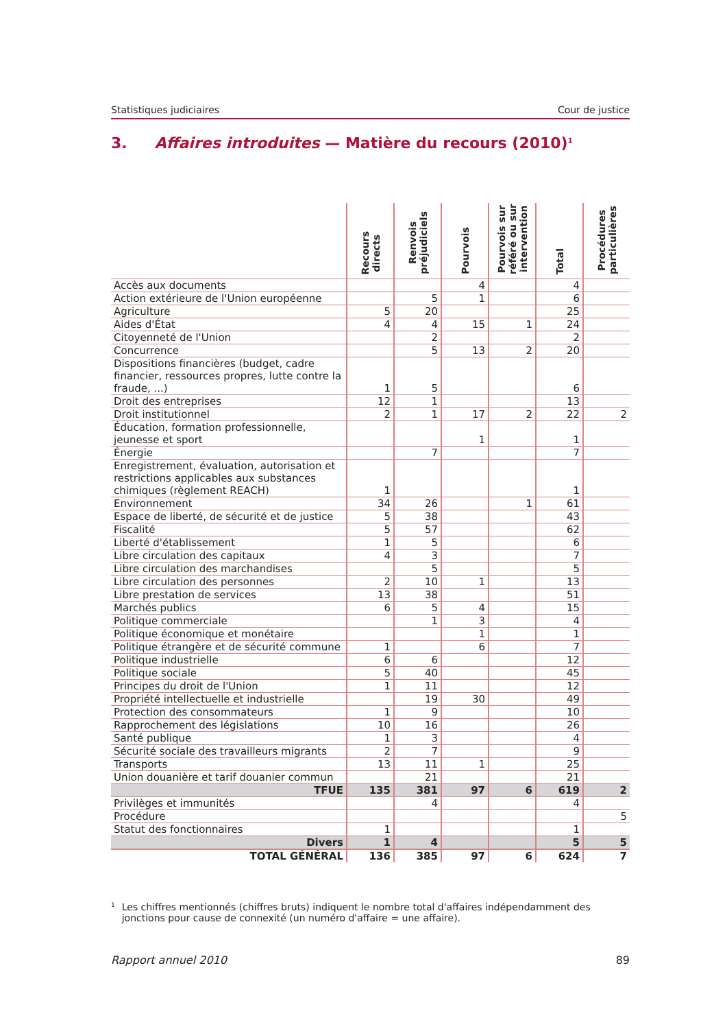Statistiques judiciaires Cour de justice
3. Affaires introduites — Matière du recours (2010)<sup>1</sup>
| | Recours directs | Renvois préjudiciels | Pourvois | Pourvois sur référé ou sur intervention | Total | Procédures particulières |
| --- | --- | --- | --- | --- | --- | --- |
| Accès aux documents | | | 4 | | 4 | |
| Action extérieure de l'Union européenne | | 5 | 1 | | 6 | |
| Agriculture | 5 | 20 | | | 25 | |
| Aides d'État | 4 | 4 | 15 | 1 | 24 | |
| Citoyenneté de l'Union | | 2 | | | 2 | |
| Concurrence | | 5 | 13 | 2 | 20 | |
| Dispositions financières (budget, cadre financier, ressources propres, lutte contre la fraude, ...) | 1 | 5 | | | 6 | |
| Droit des entreprises | 12 | 1 | | | 13 | |
| Droit institutionnel | 2 | 1 | 17 | 2 | 22 | 2 |
| Éducation, formation professionnelle, jeunesse et sport | | | 1 | | 1 | |
| Énergie | | 7 | | | 7 | |
| Enregistrement, évaluation, autorisation et restrictions applicables aux substances chimiques (règlement REACH) | 1 | | | | 1 | |
| Environnement | 34 | 26 | | 1 | 61 | |
| Espace de liberté, de sécurité et de justice | 5 | 38 | | | 43 | |
| Fiscalité | 5 | 57 | | | 62 | |
| Liberté d'établissement | 1 | 5 | | | 6 | |
| Libre circulation des capitaux | 4 | 3 | | | 7 | |
| Libre circulation des marchandises | | 5 | | | 5 | |
| Libre circulation des personnes | 2 | 10 | 1 | | 13 | |
| Libre prestation de services | 13 | 38 | | | 51 | |
| Marchés publics | 6 | 5 | 4 | | 15 | |
| Politique commerciale | | 1 | 3 | | 4 | |
| Politique économique et monétaire | | | 1 | | 1 | |
| Politique étrangère et de sécurité commune | 1 | | 6 | | 7 | |
| Politique industrielle | 6 | 6 | | | 12 | |
| Politique sociale | 5 | 40 | | | 45 | |
| Principes du droit de l'Union | 1 | 11 | | | 12 | |
| Propriété intellectuelle et industrielle | | 19 | 30 | | 49 | |
| Protection des consommateurs | 1 | 9 | | | 10 | |
| Rapprochement des législations | 10 | 16 | | | 26 | |
| Santé publique | 1 | 3 | | | 4 | |
| Sécurité sociale des travailleurs migrants | 2 | 7 | | | 9 | |
| Transports | 13 | 11 | 1 | | 25 | |
| Union douanière et tarif douanier commun | | 21 | | | 21 | |
| TFUE | 135 | 381 | 97 | 6 | 619 | 2 |
| Privilèges et immunités | | 4 | | | 4 | |
| Procédure | | | | | | 5 |
| Statut des fonctionnaires | 1 | | | | 1 | |
| Divers | 1 | 4 | | | 5 | 5 |
| TOTAL GÉNÉRAL | 136 | 385 | 97 | 6 | 624 | 7 |
1
Les chiffres mentionnés (chiffres bruts) indiquent le nombre total d'affaires indépendamment des jonctions pour cause de connexité (un numéro d'affaire = une affaire).
Rapport annuel 2010 89